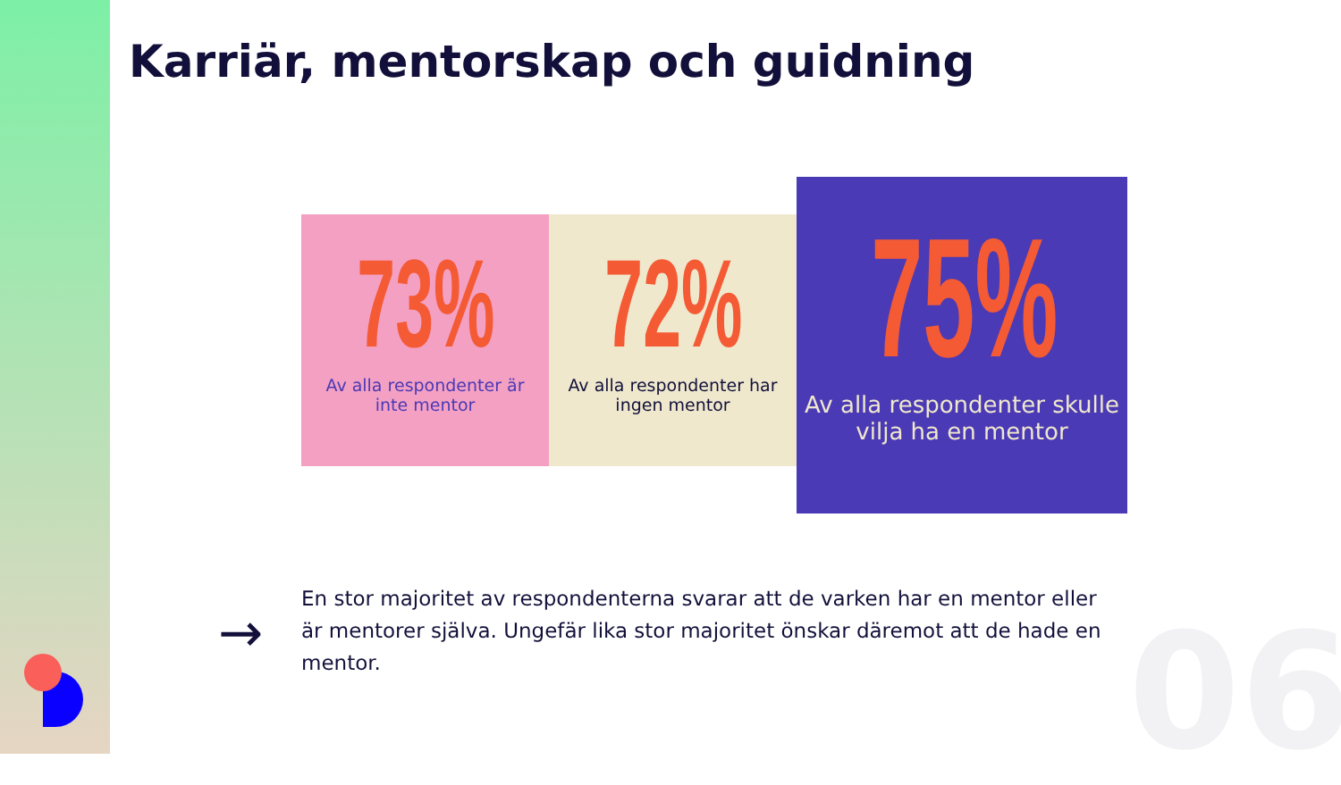Karriär, mentorskap och guidning
73%
Av alla respondenter är
inte mentor
72%
Av alla respondenter har
ingen mentor
75%
Av alla respondenter skulle
vilja ha en mentor
→
En stor majoritet av respondenterna svarar att de varken har en mentor eller är mentorer själva. Ungefär lika stor majoritet önskar däremot att de hade en mentor.
06